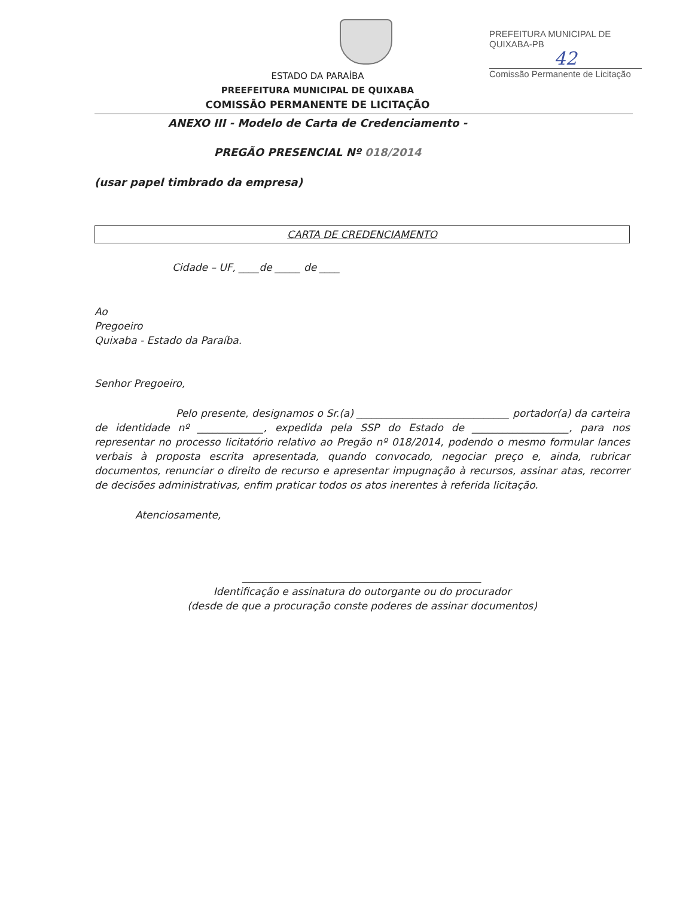PREFEITURA MUNICIPAL DE QUIXABA-PB
42
Comissão Permanente de Licitação
ESTADO DA PARAÍBA
PREEFEITURA MUNICIPAL DE QUIXABA
COMISSÃO PERMANENTE DE LICITAÇÃO
ANEXO III - Modelo de Carta de Credenciamento -
PREGÃO PRESENCIAL Nº 018/2014
(usar papel timbrado da empresa)
CARTA DE CREDENCIAMENTO
Cidade – UF, ____de _____ de ____
Ao
Pregoeiro
Quixaba - Estado da Paraíba.
Senhor Pregoeiro,
Pelo presente, designamos o Sr.(a) ______________________________ portador(a) da carteira de identidade nº _____________, expedida pela SSP do Estado de ___________________, para nos representar no processo licitatório relativo ao Pregão nº 018/2014, podendo o mesmo formular lances verbais à proposta escrita apresentada, quando convocado, negociar preço e, ainda, rubricar documentos, renunciar o direito de recurso e apresentar impugnação à recursos, assinar atas, recorrer de decisões administrativas, enfim praticar todos os atos inerentes à referida licitação.
Atenciosamente,
_______________________________________________
Identificação e assinatura do outorgante ou do procurador
(desde de que a procuração conste poderes de assinar documentos)